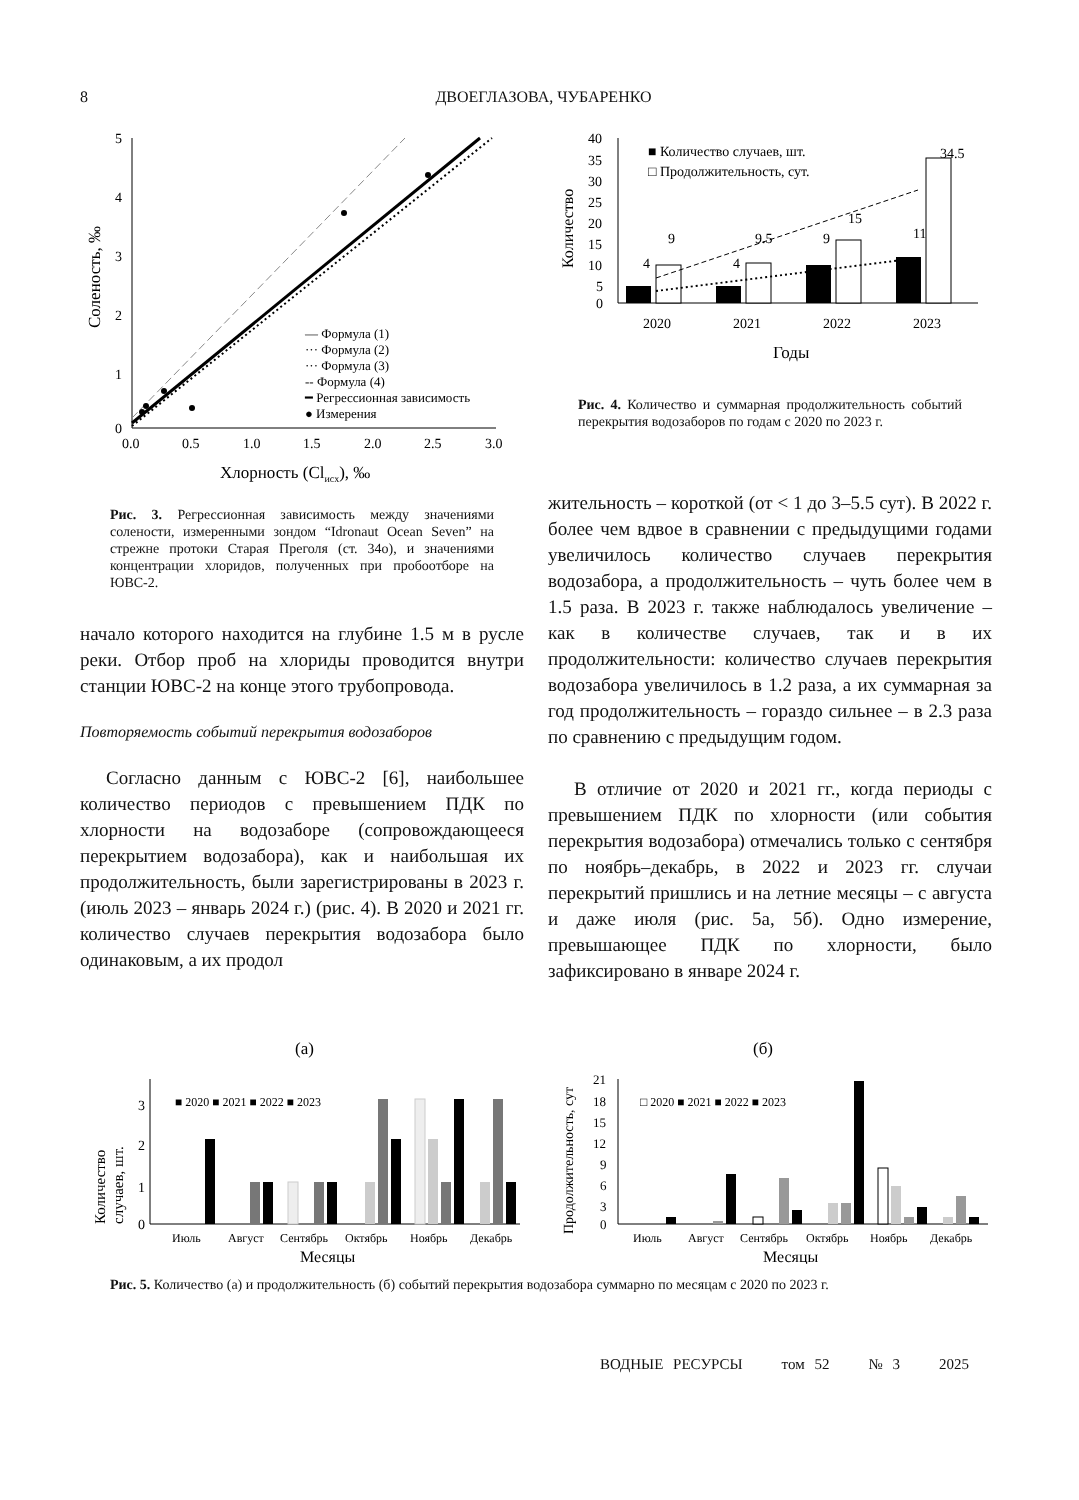8 ДВОЕГЛАЗОВА, ЧУБАРЕНКО
5
4
3
2
1
0
0.0
0.5
1.0
1.5
2.0
2.5
3.0
Хлорность (Clисх), ‰
Соленость, ‰
— Формула (1)
··· Формула (2)
··· Формула (3)
-- Формула (4)
━ Регрессионная зависимость
● Измерения
Рис. 3. Регрессионная зависимость между значения­ми солености, измеренными зондом “Idronaut Ocean Seven” на стрежне протоки Старая Преголя (ст. 34о), и значениями концентрации хлоридов, полученных при пробоотборе на ЮВС-2.
начало которого находится на глубине 1.5 м в русле реки. Отбор проб на хлориды прово­дится внутри станции ЮВС-2 на конце этого трубопровода.
Повторяемость событий перекрытия водозаборов
Согласно данным с ЮВС-2 [6], наибольшее количество периодов с превышением ПДК по хлорности на водозаборе (сопровождающееся перекрытием водозабора), как и наибольшая их продолжительность, были зарегистрированы в 2023 г. (июль 2023 – январь 2024 г.) (рис. 4). В 2020 и 2021 гг. количество случаев перекры­тия водозабора было одинаковым, а их продол­
40
35
30
25
20
15
10
5
0
2020
2021
2022
2023
4
9
4
9.5
9
15
11
34.5
■ Количество случаев, шт.
□ Продолжительность, сут.
Годы
Количество
Рис. 4. Количество и суммарная продолжительность событий перекрытия водозаборов по годам с 2020 по 2023 г.
жительность – короткой (от < 1 до 3–5.5 сут). В 2022 г. более чем вдвое в сравнении с преды­дущими годами увеличилось количество случаев перекрытия водозабора, а продолжительность – чуть более чем в 1.5 раза. В 2023 г. также наблюда­лось увеличение – как в количестве случаев, так и в их продолжительности: количество случаев перекрытия водозабора увеличилось в 1.2 раза, а их суммарная за год продолжительность – гораз­до сильнее – в 2.3 раза по сравнению с предыду­щим годом.
В отличие от 2020 и 2021 гг., когда периоды с превышением ПДК по хлорности (или собы­тия перекрытия водозабора) отмечались только с сентября по ноябрь–декабрь, в 2022 и 2023 гг. случаи перекрытий пришлись и на летние меся­цы – с августа и даже июля (рис. 5а, 5б). Одно измерение, превышающее ПДК по хлорности, было зафиксировано в январе 2024 г.
(а)
3
2
1
0
Июль
Август
Сентябрь
Октябрь
Ноябрь
Декабрь
■ 2020 ■ 2021 ■ 2022 ■ 2023
Месяцы
Количество
случаев, шт.
(б)
21
18
15
12
9
6
3
0
Июль
Август
Сентябрь
Октябрь
Ноябрь
Декабрь
□ 2020 ■ 2021 ■ 2022 ■ 2023
Месяцы
Продолжительность, сут
Рис. 5. Количество (а) и продолжительность (б) событий перекрытия водозабора суммарно по месяцам с 2020 по 2023 г.
ВОДНЫЕ РЕСУРСЫ том 52 № 3 2025